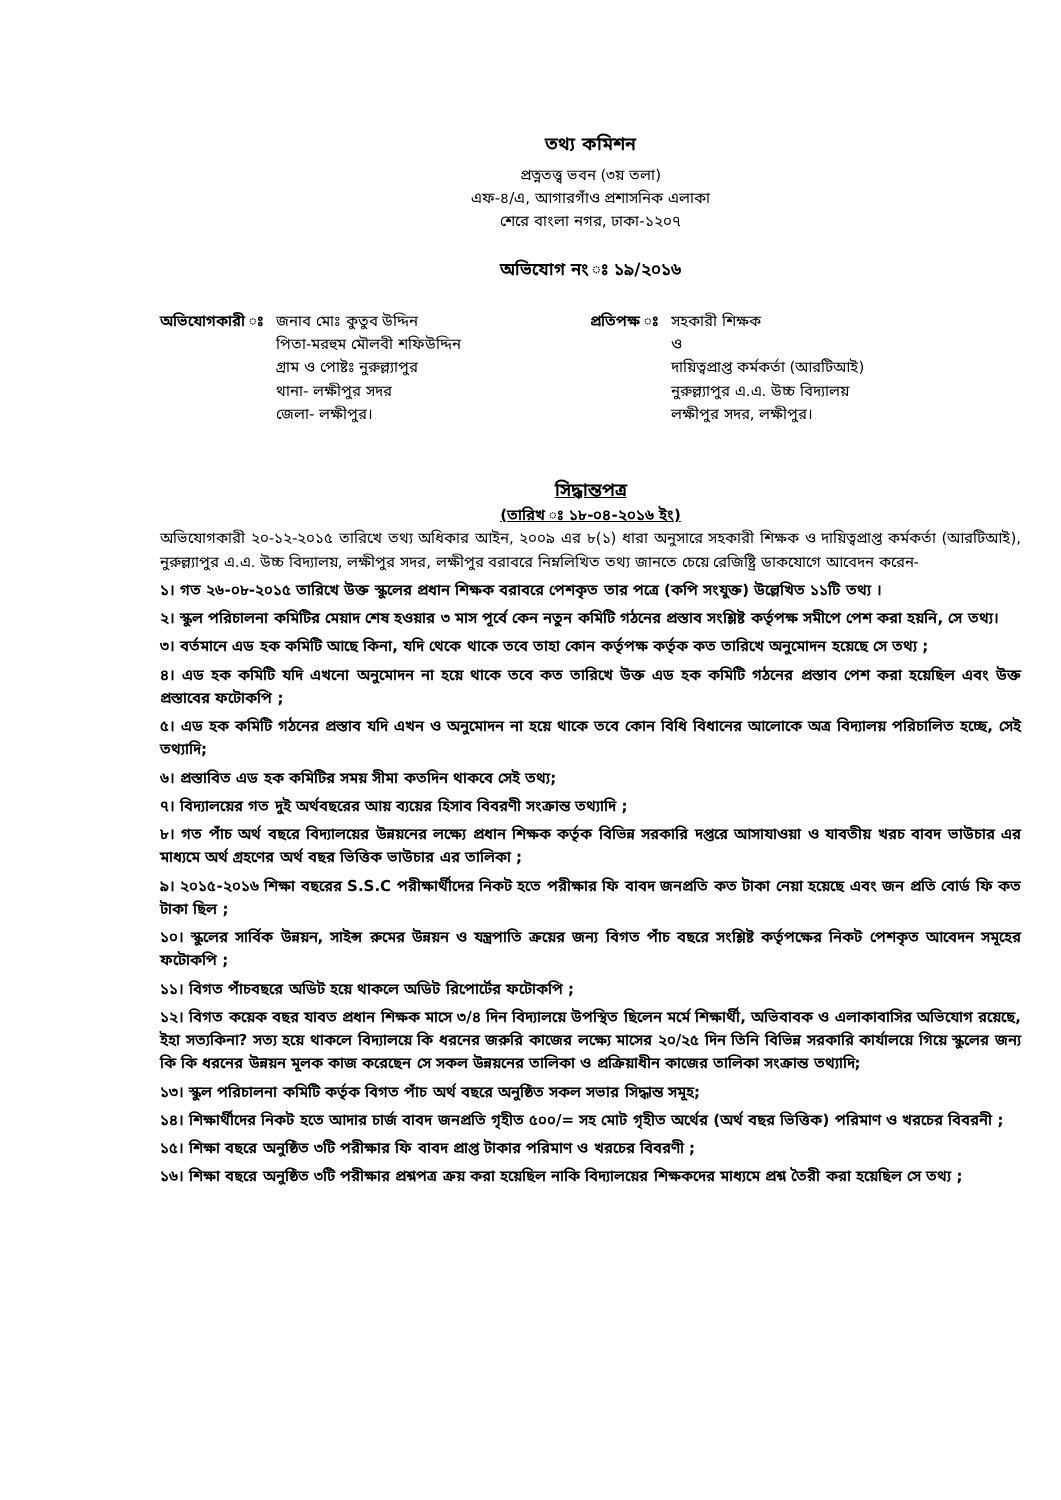তথ্য কমিশন
প্রত্নতত্ত্ব ভবন (৩য় তলা)
এফ-৪/এ, আগারগাঁও প্রশাসনিক এলাকা
শেরে বাংলা নগর, ঢাকা-১২০৭
অভিযোগ নং ঃ ১৯/২০১৬
অভিযোগকারী ঃ জনাব মোঃ কুতুব উদ্দিন
পিতা-মরহুম মৌলবী শফিউদ্দিন
গ্রাম ও পোষ্টঃ নুরুল্ল্যাপুর
থানা- লক্ষীপুর সদর
জেলা- লক্ষীপুর।
প্রতিপক্ষ ঃ সহকারী শিক্ষক
ও
দায়িত্বপ্রাপ্ত কর্মকর্তা (আরটিআই)
নুরুল্ল্যাপুর এ.এ. উচ্চ বিদ্যালয়
লক্ষীপুর সদর, লক্ষীপুর।
সিদ্ধান্তপত্র
(তারিখ ঃ ১৮-০৪-২০১৬ ইং)
অভিযোগকারী ২০-১২-২০১৫ তারিখে তথ্য অধিকার আইন, ২০০৯ এর ৮(১) ধারা অনুসারে সহকারী শিক্ষক ও দায়িত্বপ্রাপ্ত কর্মকর্তা (আরটিআই), নুরুল্ল্যাপুর এ.এ. উচ্চ বিদ্যালয়, লক্ষীপুর সদর, লক্ষীপুর বরাবরে নিম্নলিখিত তথ্য জানতে চেয়ে রেজিষ্ট্রি ডাকযোগে আবেদন করেন-
১। গত ২৬-০৮-২০১৫ তারিখে উক্ত স্কুলের প্রধান শিক্ষক বরাবরে পেশকৃত তার পত্রে (কপি সংযুক্ত) উল্লেখিত ১১টি তথ্য ।
২। স্কুল পরিচালনা কমিটির মেয়াদ শেষ হওয়ার ৩ মাস পূর্বে কেন নতুন কমিটি গঠনের প্রস্তাব সংশ্লিষ্ট কর্তৃপক্ষ সমীপে পেশ করা হয়নি, সে তথ্য।
৩। বর্তমানে এড হক কমিটি আছে কিনা, যদি থেকে থাকে তবে তাহা কোন কর্তৃপক্ষ কর্তৃক কত তারিখে অনুমোদন হয়েছে সে তথ্য ;
৪। এড হক কমিটি যদি এখনো অনুমোদন না হয়ে থাকে তবে কত তারিখে উক্ত এড হক কমিটি গঠনের প্রস্তাব পেশ করা হয়েছিল এবং উক্ত প্রস্তাবের ফটোকপি ;
৫। এড হক কমিটি গঠনের প্রস্তাব যদি এখন ও অনুমোদন না হয়ে থাকে তবে কোন বিধি বিধানের আলোকে অত্র বিদ্যালয় পরিচালিত হচ্ছে, সেই তথ্যাদি;
৬। প্রস্তাবিত এড হক কমিটির সময় সীমা কতদিন থাকবে সেই তথ্য;
৭। বিদ্যালয়ের গত দুই অর্থবছরের আয় ব্যয়ের হিসাব বিবরণী সংক্রান্ত তথ্যাদি ;
৮। গত পাঁচ অর্থ বছরে বিদ্যালয়ের উন্নয়নের লক্ষ্যে প্রধান শিক্ষক কর্তৃক বিভিন্ন সরকারি দপ্তরে আসাযাওয়া ও যাবতীয় খরচ বাবদ ভাউচার এর মাধ্যমে অর্থ গ্রহণের অর্থ বছর ভিত্তিক ভাউচার এর তালিকা ;
৯। ২০১৫-২০১৬ শিক্ষা বছরের S.S.C পরীক্ষার্থীদের নিকট হতে পরীক্ষার ফি বাবদ জনপ্রতি কত টাকা নেয়া হয়েছে এবং জন প্রতি বোর্ড ফি কত টাকা ছিল ;
১০। স্কুলের সার্বিক উন্নয়ন, সাইন্স রুমের উন্নয়ন ও যন্ত্রপাতি ক্রয়ের জন্য বিগত পাঁচ বছরে সংশ্লিষ্ট কর্তৃপক্ষের নিকট পেশকৃত আবেদন সমূহের ফটোকপি ;
১১। বিগত পাঁচবছরে অডিট হয়ে থাকলে অডিট রিপোর্টের ফটোকপি ;
১২। বিগত কয়েক বছর যাবত প্রধান শিক্ষক মাসে ৩/৪ দিন বিদ্যালয়ে উপস্থিত ছিলেন মর্মে শিক্ষার্থী, অভিবাবক ও এলাকাবাসির অভিযোগ রয়েছে, ইহা সত্যকিনা? সত্য হয়ে থাকলে বিদ্যালয়ে কি ধরনের জরুরি কাজের লক্ষ্যে মাসের ২০/২৫ দিন তিনি বিভিন্ন সরকারি কার্যালয়ে গিয়ে স্কুলের জন্য কি কি ধরনের উন্নয়ন মূলক কাজ করেছেন সে সকল উন্নয়নের তালিকা ও প্রক্রিয়াধীন কাজের তালিকা সংক্রান্ত তথ্যাদি;
১৩। স্কুল পরিচালনা কমিটি কর্তৃক বিগত পাঁচ অর্থ বছরে অনুষ্ঠিত সকল সভার সিদ্ধান্ত সমূহ;
১৪। শিক্ষার্থীদের নিকট হতে আদার চার্জ বাবদ জনপ্রতি গৃহীত ৫০০/= সহ মোট গৃহীত অর্থের (অর্থ বছর ভিত্তিক) পরিমাণ ও খরচের বিবরনী ;
১৫। শিক্ষা বছরে অনুষ্ঠিত ৩টি পরীক্ষার ফি বাবদ প্রাপ্ত টাকার পরিমাণ ও খরচের বিবরণী ;
১৬। শিক্ষা বছরে অনুষ্ঠিত ৩টি পরীক্ষার প্রশ্নপত্র ক্রয় করা হয়েছিল নাকি বিদ্যালয়ের শিক্ষকদের মাধ্যমে প্রশ্ন তৈরী করা হয়েছিল সে তথ্য ;